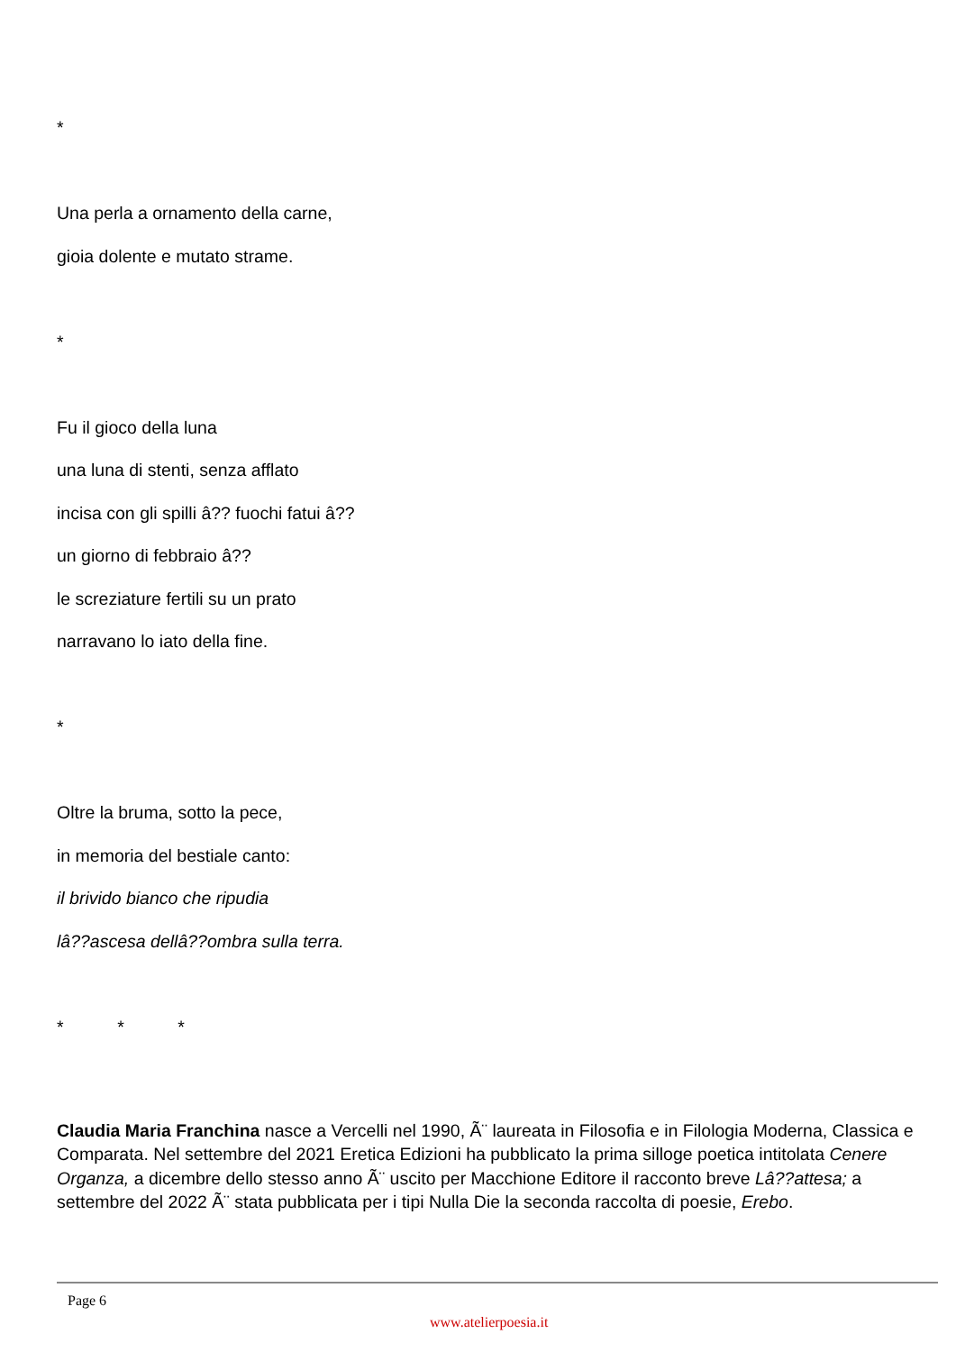*
Una perla a ornamento della carne,
gioia dolente e mutato strame.
*
Fu il gioco della luna
una luna di stenti, senza afflato
incisa con gli spilli â?? fuochi fatui â??
un giorno di febbraio â??
le screziature fertili su un prato
narravano lo iato della fine.
*
Oltre la bruma, sotto la pece,
in memoria del bestiale canto:
il brivido bianco che ripudia
lâ??ascesa dellâ??ombra sulla terra.
* * *
Claudia Maria Franchina nasce a Vercelli nel 1990, Ã¨ laureata in Filosofia e in Filologia Moderna, Classica e Comparata. Nel settembre del 2021 Eretica Edizioni ha pubblicato la prima silloge poetica intitolata Cenere Organza, a dicembre dello stesso anno Ã¨ uscito per Macchione Editore il racconto breve Lâ??attesa; a settembre del 2022 Ã¨ stata pubblicata per i tipi Nulla Die la seconda raccolta di poesie, Erebo.
Page 6
www.atelierpoesia.it